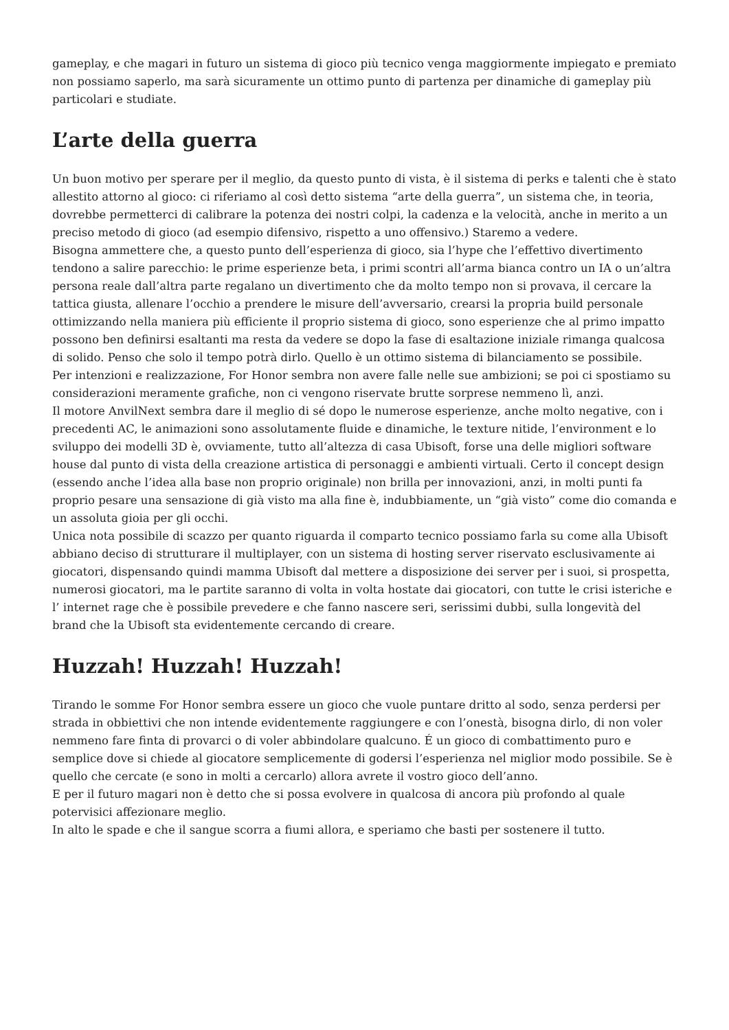gameplay, e che magari in futuro un sistema di gioco più tecnico venga maggiormente impiegato e premiato non possiamo saperlo, ma sarà sicuramente un ottimo punto di partenza per dinamiche di gameplay più particolari e studiate.
L’arte della guerra
Un buon motivo per sperare per il meglio, da questo punto di vista, è il sistema di perks e talenti che è stato allestito attorno al gioco: ci riferiamo al così detto sistema “arte della guerra”, un sistema che, in teoria, dovrebbe permetterci di calibrare la potenza dei nostri colpi, la cadenza e la velocità, anche in merito a un preciso metodo di gioco (ad esempio difensivo, rispetto a uno offensivo.) Staremo a vedere.
Bisogna ammettere che, a questo punto dell’esperienza di gioco, sia l’hype che l’effettivo divertimento tendono a salire parecchio: le prime esperienze beta, i primi scontri all’arma bianca contro un IA o un’altra persona reale dall’altra parte regalano un divertimento che da molto tempo non si provava, il cercare la tattica giusta, allenare l’occhio a prendere le misure dell’avversario, crearsi la propria build personale ottimizzando nella maniera più efficiente il proprio sistema di gioco, sono esperienze che al primo impatto possono ben definirsi esaltanti ma resta da vedere se dopo la fase di esaltazione iniziale rimanga qualcosa di solido. Penso che solo il tempo potrà dirlo. Quello è un ottimo sistema di bilanciamento se possibile.
Per intenzioni e realizzazione, For Honor sembra non avere falle nelle sue ambizioni; se poi ci spostiamo su considerazioni meramente grafiche, non ci vengono riservate brutte sorprese nemmeno lì, anzi.
Il motore AnvilNext sembra dare il meglio di sé dopo le numerose esperienze, anche molto negative, con i precedenti AC, le animazioni sono assolutamente fluide e dinamiche, le texture nitide, l’environment e lo sviluppo dei modelli 3D è, ovviamente, tutto all’altezza di casa Ubisoft, forse una delle migliori software house dal punto di vista della creazione artistica di personaggi e ambienti virtuali. Certo il concept design (essendo anche l’idea alla base non proprio originale) non brilla per innovazioni, anzi, in molti punti fa proprio pesare una sensazione di già visto ma alla fine è, indubbiamente, un “già visto” come dio comanda e un assoluta gioia per gli occhi.
Unica nota possibile di scazzo per quanto riguarda il comparto tecnico possiamo farla su come alla Ubisoft abbiano deciso di strutturare il multiplayer, con un sistema di hosting server riservato esclusivamente ai giocatori, dispensando quindi mamma Ubisoft dal mettere a disposizione dei server per i suoi, si prospetta, numerosi giocatori, ma le partite saranno di volta in volta hostate dai giocatori, con tutte le crisi isteriche e l’ internet rage che è possibile prevedere e che fanno nascere seri, serissimi dubbi, sulla longevità del brand che la Ubisoft sta evidentemente cercando di creare.
Huzzah! Huzzah! Huzzah!
Tirando le somme For Honor sembra essere un gioco che vuole puntare dritto al sodo, senza perdersi per strada in obbiettivi che non intende evidentemente raggiungere e con l’onestà, bisogna dirlo, di non voler nemmeno fare finta di provarci o di voler abbindolare qualcuno. É un gioco di combattimento puro e semplice dove si chiede al giocatore semplicemente di godersi l’esperienza nel miglior modo possibile. Se è quello che cercate (e sono in molti a cercarlo) allora avrete il vostro gioco dell’anno.
E per il futuro magari non è detto che si possa evolvere in qualcosa di ancora più profondo al quale potervisici affezionare meglio.
In alto le spade e che il sangue scorra a fiumi allora, e speriamo che basti per sostenere il tutto.